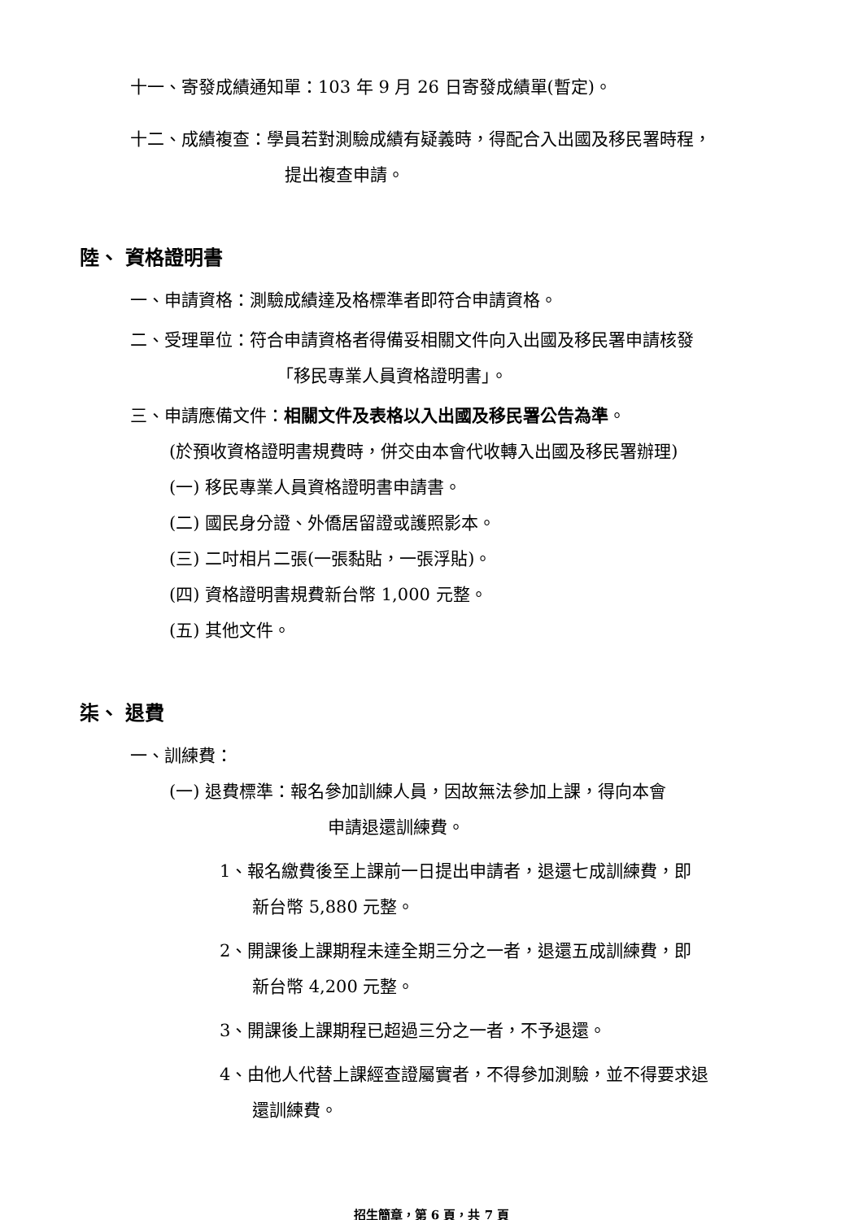十一、寄發成績通知單：103 年 9 月 26 日寄發成績單(暫定)。
十二、成績複查：學員若對測驗成績有疑義時，得配合入出國及移民署時程，
提出複查申請。
陸、 資格證明書
一、申請資格：測驗成績達及格標準者即符合申請資格。
二、受理單位：符合申請資格者得備妥相關文件向入出國及移民署申請核發
「移民專業人員資格證明書」。
三、申請應備文件：相關文件及表格以入出國及移民署公告為準。
(於預收資格證明書規費時，併交由本會代收轉入出國及移民署辦理)
(一) 移民專業人員資格證明書申請書。
(二) 國民身分證、外僑居留證或護照影本。
(三) 二吋相片二張(一張黏貼，一張浮貼)。
(四) 資格證明書規費新台幣 1,000 元整。
(五) 其他文件。
柒、 退費
一、訓練費：
(一) 退費標準：報名參加訓練人員，因故無法參加上課，得向本會
申請退還訓練費。
1、報名繳費後至上課前一日提出申請者，退還七成訓練費，即
新台幣 5,880 元整。
2、開課後上課期程未達全期三分之一者，退還五成訓練費，即
新台幣 4,200 元整。
3、開課後上課期程已超過三分之一者，不予退還。
4、由他人代替上課經查證屬實者，不得參加測驗，並不得要求退
還訓練費。
招生簡章，第 6 頁，共 7 頁